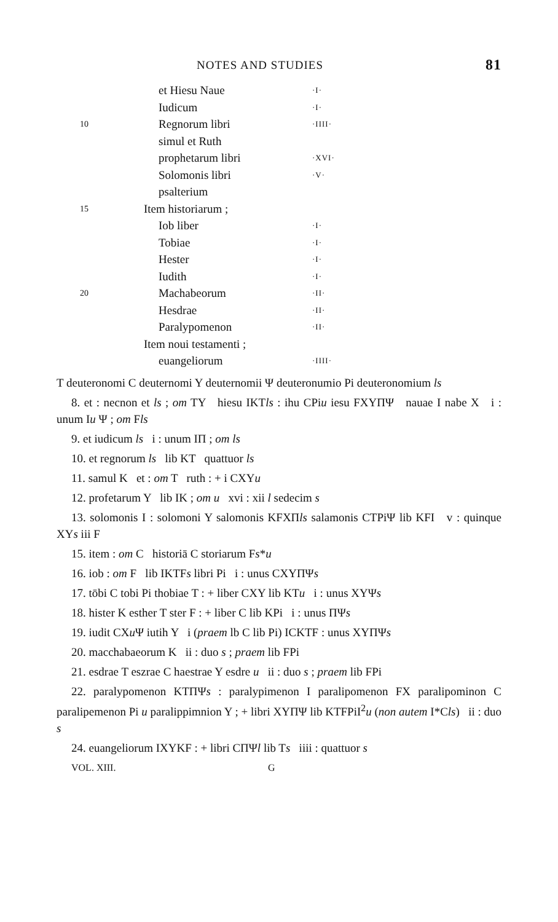NOTES AND STUDIES 81
| | et Hiesu Naue | ·I· |
| | Iudicum | ·I· |
| 10 | Regnorum libri | ·IIII· |
| | simul et Ruth | |
| | prophetarum libri | ·XVI· |
| | Solomonis libri | ·V· |
| | psalterium | |
| 15 | Item historiarum ; | |
| | Iob liber | ·I· |
| | Tobiae | ·I· |
| | Hester | ·I· |
| | Iudith | ·I· |
| 20 | Machabeorum | ·II· |
| | Hesdrae | ·II· |
| | Paralypomenon | ·II· |
| | Item noui testamenti ; | |
| | euangeliorum | ·IIII· |
T deuteronomi C deuternomi Y deuternomii Ψ deuteronumio Pi deuteronomium ls
8. et : necnon et ls ; om TY hiesu IKTls : ihu CPiu iesu FXYΠΨ nauae I nabe X i : unum Iu Ψ ; om Fls
9. et iudicum ls i : unum IΠ ; om ls
10. et regnorum ls lib KT quattuor ls
11. samul K et : om T ruth : + i CXYu
12. profetarum Y lib IK ; om u xvi : xii l sedecim s
13. solomonis I : solomoni Y salomonis KFXΠls salamonis CTPiΨ lib KFI v : quinque XYs iii F
15. item : om C historiā C storiarum Fs*u
16. iob : om F lib IKTFs libri Pi i : unus CXYΠΨs
17. tōbi C tobi Pi thobiae T : + liber CXY lib KTu i : unus XYΨs
18. hister K esther T ster F : + liber C lib KPi i : unus ΠΨs
19. iudit CXu Ψ iutih Y i (praem lb C lib Pi) ICKTF : unus XYΠΨs
20. macchabaeorum K ii : duo s ; praem lib FPi
21. esdrae T eszrae C haestrae Y esdre u ii : duo s ; praem lib FPi
22. paralypomenon KTΠΨs : paralypimenon I paralipomenon FX paralipominon C paralipemenon Pi u paralippimnion Y ; + libri XYΠΨ lib KTFPiI<sup>2</sup>u (non autem I*Cls) ii : duo s
24. euangeliorum IXYKF : + libri CΠΨl lib Ts iiii : quattuor s
VOL. XIII. G